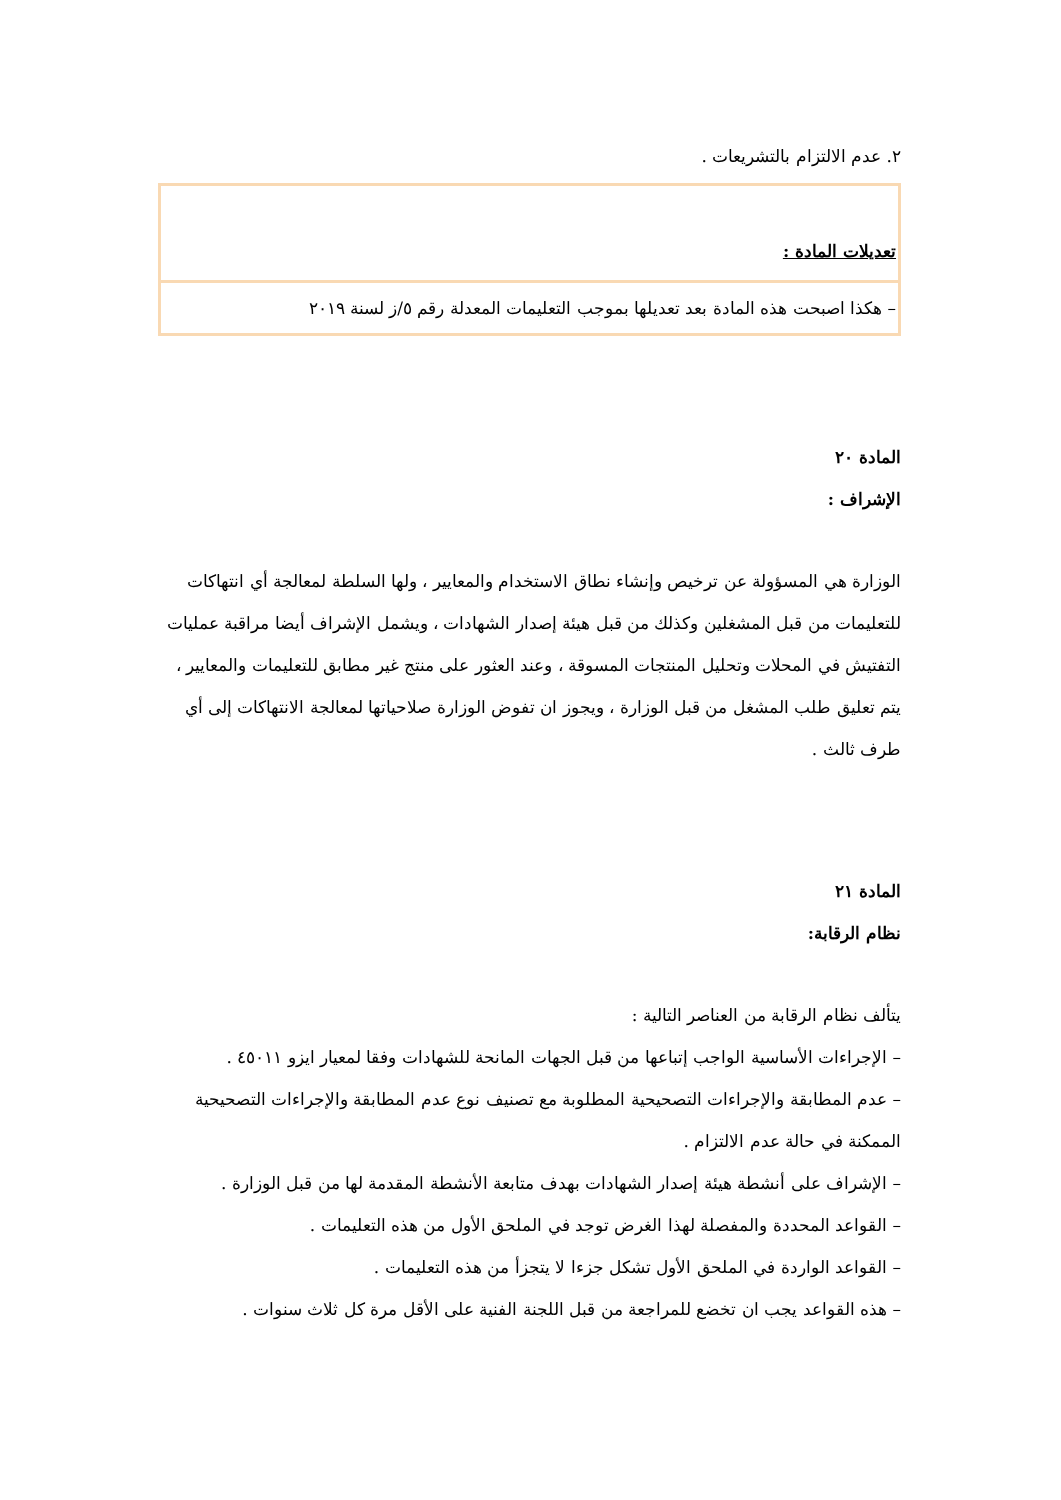٢. عدم الالتزام بالتشريعات .
تعديلات المادة :
– هكذا اصبحت هذه المادة بعد تعديلها بموجب التعليمات المعدلة رقم ٥/ز لسنة ٢٠١٩
المادة ٢٠
الإشراف :
الوزارة هي المسؤولة عن ترخيص وإنشاء نطاق الاستخدام والمعايير ، ولها السلطة لمعالجة أي انتهاكات للتعليمات من قبل المشغلين وكذلك من قبل هيئة إصدار الشهادات ، ويشمل الإشراف أيضا مراقبة عمليات التفتيش في المحلات وتحليل المنتجات المسوقة ، وعند العثور على منتج غير مطابق للتعليمات والمعايير ، يتم تعليق طلب المشغل من قبل الوزارة ، ويجوز ان تفوض الوزارة صلاحياتها لمعالجة الانتهاكات إلى أي طرف ثالث .
المادة ٢١
نظام الرقابة:
يتألف نظام الرقابة من العناصر التالية :
– الإجراءات الأساسية الواجب إتباعها من قبل الجهات المانحة للشهادات وفقا لمعيار ايزو ٤٥٠١١ .
– عدم المطابقة والإجراءات التصحيحية المطلوبة مع تصنيف نوع عدم المطابقة والإجراءات التصحيحية الممكنة في حالة عدم الالتزام .
– الإشراف على أنشطة هيئة إصدار الشهادات بهدف متابعة الأنشطة المقدمة لها من قبل الوزارة .
– القواعد المحددة والمفصلة لهذا الغرض توجد في الملحق الأول من هذه التعليمات .
– القواعد الواردة في الملحق الأول تشكل جزءا لا يتجزأ من هذه التعليمات .
– هذه القواعد يجب ان تخضع للمراجعة من قبل اللجنة الفنية على الأقل مرة كل ثلاث سنوات .